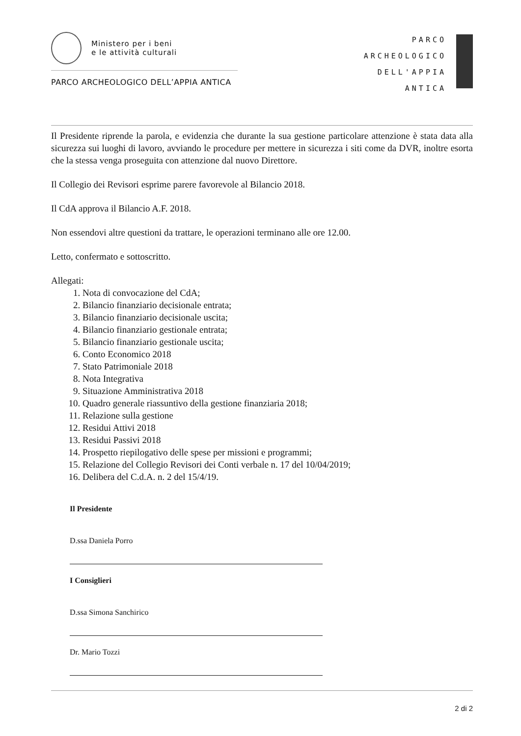Ministero per i beni
e le attività culturali
PARCO ARCHEOLOGICO DELL’APPIA ANTICA
PARCO
ARCHEOLOGICO
DELL'APPIA
ANTICA
Il Presidente riprende la parola, e evidenzia che durante la sua gestione particolare attenzione è stata data alla sicurezza sui luoghi di lavoro, avviando le procedure per mettere in sicurezza i siti come da DVR, inoltre esorta che la stessa venga proseguita con attenzione dal nuovo Direttore.
Il Collegio dei Revisori esprime parere favorevole al Bilancio 2018.
Il CdA approva il Bilancio A.F. 2018.
Non essendovi altre questioni da trattare, le operazioni terminano alle ore 12.00.
Letto, confermato e sottoscritto.
Allegati:
1. Nota di convocazione del CdA;
2. Bilancio finanziario decisionale entrata;
3. Bilancio finanziario decisionale uscita;
4. Bilancio finanziario gestionale entrata;
5. Bilancio finanziario gestionale uscita;
6. Conto Economico 2018
7. Stato Patrimoniale 2018
8. Nota Integrativa
9. Situazione Amministrativa 2018
10. Quadro generale riassuntivo della gestione finanziaria 2018;
11. Relazione sulla gestione
12. Residui Attivi 2018
13. Residui Passivi 2018
14. Prospetto riepilogativo delle spese per missioni e programmi;
15. Relazione del Collegio Revisori dei Conti verbale n. 17 del 10/04/2019;
16. Delibera del C.d.A. n. 2 del 15/4/19.
Il Presidente
D.ssa Daniela Porro
I Consiglieri
D.ssa Simona Sanchirico
Dr. Mario Tozzi
2 di 2